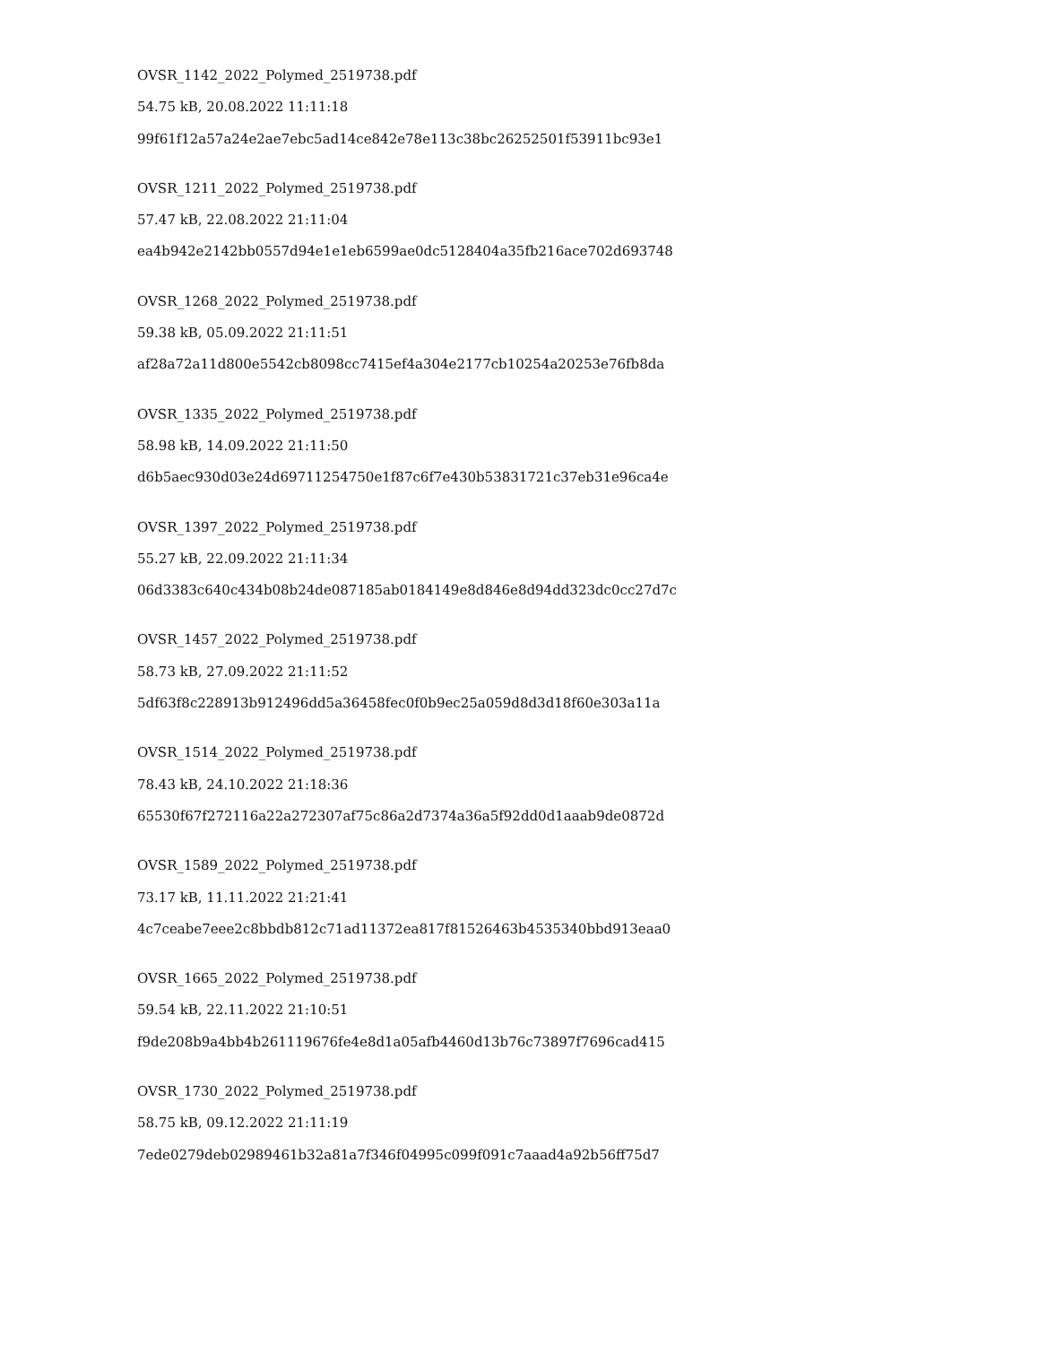OVSR_1142_2022_Polymed_2519738.pdf
54.75 kB, 20.08.2022 11:11:18
99f61f12a57a24e2ae7ebc5ad14ce842e78e113c38bc26252501f53911bc93e1
OVSR_1211_2022_Polymed_2519738.pdf
57.47 kB, 22.08.2022 21:11:04
ea4b942e2142bb0557d94e1e1eb6599ae0dc5128404a35fb216ace702d693748
OVSR_1268_2022_Polymed_2519738.pdf
59.38 kB, 05.09.2022 21:11:51
af28a72a11d800e5542cb8098cc7415ef4a304e2177cb10254a20253e76fb8da
OVSR_1335_2022_Polymed_2519738.pdf
58.98 kB, 14.09.2022 21:11:50
d6b5aec930d03e24d69711254750e1f87c6f7e430b53831721c37eb31e96ca4e
OVSR_1397_2022_Polymed_2519738.pdf
55.27 kB, 22.09.2022 21:11:34
06d3383c640c434b08b24de087185ab0184149e8d846e8d94dd323dc0cc27d7c
OVSR_1457_2022_Polymed_2519738.pdf
58.73 kB, 27.09.2022 21:11:52
5df63f8c228913b912496dd5a36458fec0f0b9ec25a059d8d3d18f60e303a11a
OVSR_1514_2022_Polymed_2519738.pdf
78.43 kB, 24.10.2022 21:18:36
65530f67f272116a22a272307af75c86a2d7374a36a5f92dd0d1aaab9de0872d
OVSR_1589_2022_Polymed_2519738.pdf
73.17 kB, 11.11.2022 21:21:41
4c7ceabe7eee2c8bbdb812c71ad11372ea817f81526463b4535340bbd913eaa0
OVSR_1665_2022_Polymed_2519738.pdf
59.54 kB, 22.11.2022 21:10:51
f9de208b9a4bb4b261119676fe4e8d1a05afb4460d13b76c73897f7696cad415
OVSR_1730_2022_Polymed_2519738.pdf
58.75 kB, 09.12.2022 21:11:19
7ede0279deb02989461b32a81a7f346f04995c099f091c7aaad4a92b56ff75d7